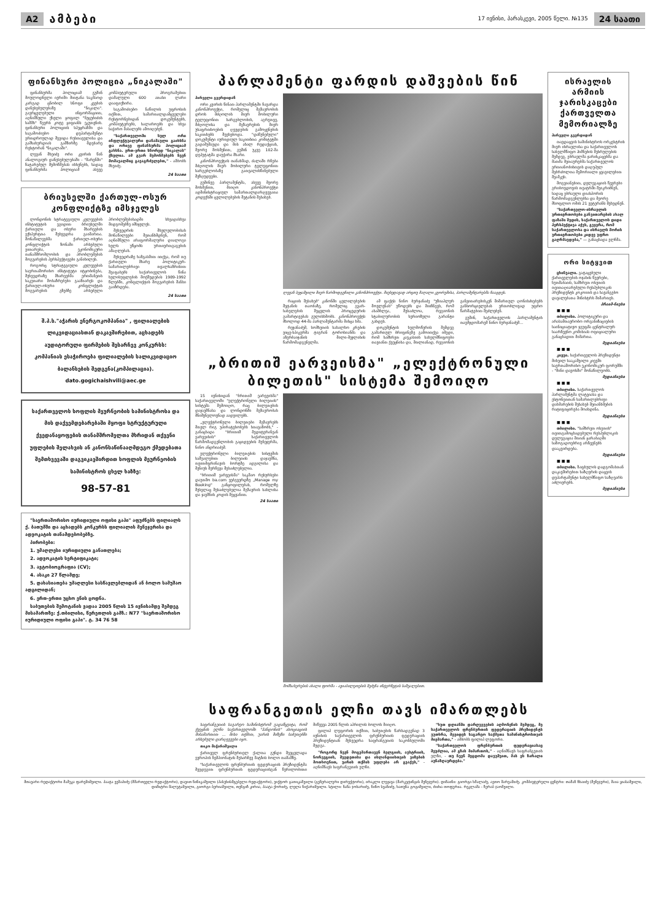A2 ამბები 17 ივნისი, პარასკევი, 2005 წელი. №135 24 საათი
ფინანსური პოლიცია „ნიკალაში"
ფინანსურმა პოლიციამ გუშინ მოულოდნელი იერიში მიიტანა საკმაოდ კარგად ცნობილ სნოფი კვების დანესებულებაზე "ნიკალა". გავრცელებული ინფორმაციით, აღნიშნული ქსელი ყოფილ "ნუცუბიძის სამმს" წევრს კოტე ყიფიანს ეკუთვნის. ფინანსური პოლიციის სპეცრაზმი და საგამოძიებო დეპარტამენტი ერთდროულად შევიდა რუსთაველისა და გამსახურდიას გამზირზე მდებარე რესტორან "ნიკალაში".
ლევან მხეიძე ორი კვირის წინ ანალოგიურ დანესებულებაში - "მარენში" ჩატარებულ შემოწმებას იხსენებს, სადაც ფინანსურმა პოლიციამ ასევე კომპიუტერული პროგრამებით დამალული 600 ათასი ლარი დააფიქსირა.
საგამოძიებო ნაწილის უფროსის თქმით, სამართალდამცველები რესტორნებიდან დოკუმენტებს, კომპიუტერებს, სალაროებს და სხვა საჭირო მასალებს ამოიღებენ.
"საქართველოში სულ ორი ინფლექტუალური დანაშაული გაიხსნა და ორივე ფინანსურმა პოლიციამ გახსნა. ერთ-ერთი სწორედ "ნიკალას" ქსელია. ამ გვარ შემოწმებებს ჩვენ მომავალშიც გავაგრძელებთ," - ამბობს მხეიძე.
24 საათი
ბრიუსელში ქართულ-ოსურ კონფლიქტზე იმსჯელეს
ლონდონის სტრატეგიული კვლევების ინსტიტუტის ეგიდით ბრიუსელში ქართული და ოსური მხარეების ექსპერტთა შეხვედრა გაიმართა. შონაწილეებმა ქართულ-ოსური კონფლიქტის ზონაში არსებული ვითარება, ეკონომიკური თანამშრომლობის და პრობლემების მოგვარების პერსპექტივები განიხილეს.
როგორც სტრატეგიული კვლევების საერთაშორისო ინსტიტუტი იტყობინება, შეხვედრაზე მხარეებმა ერთმანეთს საკუთარი მოსაზრებები გააზიარეს და ქართულ-ოსური კონფლიქტის მოგვარების გზებზე არსებული პრობლემებისადმი სხვადასხვა მიდგომებზე იმსჯელეს.
შეხვედრის მსვლელობისას მონაწილეები შეთანხმდნენ, რომ აღნიშნული არაფორმალური დიალოგი ხელს უწყობს ურთიერთგაგების ამაღლებას.
შეხვედრაზე ხაზგასმით ითქვა, რომ თუ ქართული მხარე პოლიტიკურ-სამართლებრივი თვალსაზრისით შეაფასებს საქართველოს წინა ხელისუფლების მოქმედებას 1989-1992 წლებში, კონფლიქტის მოგვარების შანსი გაიზრდება.
24 საათი
შ.პ.ს."აჭარის ენერგოკომპანია" , ფილიალების
ლიკვიდაციასთან დაკავშირებით, აცხადებს
აუდიტორული ფირმების შესარჩევ კონკურსს:
კომპანიას ესაჭიროება ფილიალების სალიკვიდაციო
ბალანსების შედგენა(კომპილაცია).
dato.gogichaishvili@aec.ge
საქართველოს სოფლის მეურნეობის სამინისტროსა და მის დაქვემდებარებაში მყოფი სტრუქტურული ქვედანაყოფების თანამშრომელთა მხრიდან თქვენი უფლების შელახვის ან კანონსაწინააღმდეგო ქმედებათა შემთხვევაში დაგვიკავშირდით სოფლის მეურნეობის სამინისტროს ცხელ ხაზზე:
98-57-81
"საერთაშორისო იურიდიული ოფისი გაპი" აფუძნებს ფილიალს ქ. ბათუმში და აცხადებს კონკურსს ფილიალის მენეჯერისა და ადვოკატის თანამდებობებზე.
პირობები:
1. უმაღლესი იურიდიული განათლება;
2. ადვოკატის სერტიფიკატი;
3. ავტობიოგრაფია (CV);
4. ასაკი 27 წლამდე;
5. დახასიათება უმაღლესი სასწავლებლიდან ან ბოლო სამუშაო ადგილიდან;
6. ერთ-ერთი უცხო ენის ცოდნა.
საბუთების შემოტანის ვადაა 2005 წლის 15 ივნისამდე შემდეგ მისამართზე: ქ.თბილისი, წერეთლის გამზ.: N77 "საერთაშორისო იურიდიული ოფისი გაპი". ტ. 34 76 58
პარლამენტი ფარდის დაშვების წინ
პირველი გვერდიდან
ორი კვირის წინათ პარლამენტში ჩავარდა კანონპროექტი, რომელიც მგზავრობის დროს მძღოლის მიერ მობილური ტელეფონით სარგებლობის, აგრეთვე, მძღოლისა და მგზავრების მიერ უსაფრთხოების ღვედების გამოყენების საკითხებს შეეხებოდა. "დაწუნებული" დოკუმენტი იურიდიულ საკითხთა კომიტეტში გადამუშავდა და მის ახალ რედაქციას, მეორე მოსმენით, გუშინ უკვე 102-მა დეპუტატმა დაუჭირა მხარი.
კანონპროექტის თანახმად, ძალაში რჩება მძღოლის მიერ მობილური ტელეფონით სარგებლობაზე გათვალისწინებული შეზღუდვები.
გუშინვე პარლამენტმა, ასევე მეორე მოსმენით, მიიღო კანონპროექტი ადმინისტრაციულ სამართალდარღვევათა კოდექსში ცვლილებების შეტანის შესახებ.
ლევან ბეჟაშვილი მიერ წარმოდგენილი კანონპროექტი. მიუხედავად არცთუ მაღალი კვორუმისა, პარლამენტარებმა ჩააგდეს.
რაციის შესახებ" კანონში ცვლილებების შეტანის თაობაზე, რომელიც გვარ-სახელების შეცვლის პროცედურის გამარტივებას გულისხმობს. კანონპროექტს მხოლოდ 44-მა პარლამენტარმა მისცა ხმა.
რეჯანაძემ, სომხეთის სახალხო კრების ვიცე-სპიკერმა ტიგრან ტოროსიანმა და აზერბაიჯანის მილი-მეჯლისის წარმომადგენელმა.
ამ ფაქტს ნინო ბურჯანაძე "უზიაპლურ მოვლენას" უწოდებს და მიიჩნევს, რომ ასამბლეა, შესაძლოა, რეგიონის სტაბილურობის სერიოზული გარანტი გახდეს.
დოკუმენტის ხელმოწერის შემდეგ გამართულ ბრიფინგზე გამოითქვა იმედი, რომ სამხრეთ კავკასიის სახელმწიფოები თავიანთ ქვეყნისა და, მთლიანად, რეგიონის განვითარებისკენ მიმართულ ღონისძიებებს განსორციელებას ერთობლივად უფრო წარმატებით შეძლებენ.
გუშინ, საქართველოს პარლამენტის თავმჯდომარემ ნინო ბურჯანაძემ...
„ბრითიშ ეარვეისმა" „ელექტრონული ბილეთის" სისტემა შემოიღო
15 ივნისიდან "ბრითიშ ეარვეისმა" საქართველოში "ელექტრონული ბილეთის" სისტემა შემოიღო, რაც ბილეთების დაჯავშნასა და ლონდონში მგზავრობას მნიშვნელოვნად აადვილებს.
„ელექტრონული ბილეთები მგზავრებს მთელ რიგ უპირატესობებს სთავაზობს," - განაცხადა "ბრითიშ მედიტერანეან ეარვეისის" საქართველოს წარმომადგენლობის გაყიდვების მენეჯერმა, ნინო ანდრიაძემ.
ელექტრონული ბილეთების სისტემის საშუალებით ბილეთის დაჯავშნა, თვითმფრინავის ბორტზე ადგილისა და მენიუს შერჩევა შესაძლებელია.
"ბრითიშ ეარვეისმა" საკმაო რესურსები დაუთმო ba.com ვებგვერდზე „Manage my Booking" განყოფილებას, რომელზე შესვლაც შესაძლებელია მგზავრის სახლისა და ჯავშნის კოდის შეყვანით.
24 საათი
მომსახურების ახალი ფორმა - ავიაბილეთების შეძენა ინტერნეტის საშუალებით.
საფრანგეთის ელჩი თავს იმართლებს
საფრანგეთის საგარეო სამინისტრომ გადაწყვიტა, რომ ქვეყნის ელჩი საქართველოში "ჰანდონის" ასოციაციის მისამართით ... მისი თქმით, უარის მიზეზი საბუთებში არსებული დარღვევები იყო.
თიკო მაჭარაშვილი
ქართველ ფრენბურთელ ქალთა გუნდი შეეცვლადა ევროპის ჩემპიონატის შესარჩევ მატჩის ბოლო თამაშზე.
"საქართველოს ფრენბურთის ფედერაციის პრეზიდენტმა შეედეგით ფრენბურთის ფედერაციისგან წერილობითი მიწვევა 2005 წლის აპრილის ბოლოს მიიღო.
ფილიპ ლეფორის თქმით, საბუთების წარსადგენად 3 ივნისის საქართველოს ფრენბურთის ფედერაციის პრეზიდენტთან შეხვედრა საფრანგეთის საკონსულოში შედგა.
"როგორც ჩვენ მოგვმართავენ ბელგიის, ავსტრიის, ნორვეგიის, შვედეთისა და ისლანდიისთვის ვიზების მოთხოვნით, უარის თქმის უფლება არ გვაქვს," - აღნიშნავს საფრანგეთის ელჩი.
"ხუთ დღიანში დარღვევების აღმოჩენის შემდეგ, მე საქართველოს ფრენბურთის ფედერაციის პრეზიდენტს ვუთხრა, შევიდეს საგარეო საქმეთა სამინისტროსთვის მიემართა," - ამბობს ფილიპ ლეფორი.
"საქართველოს ფრენბურთის ფედერაციასაც შეუძლია, ამ გზას მიმართოს," - აღნიშნავს საფრანგეთის ელჩი, - თუ ჩვენ შეცდომა დავუშვით, მას ეს ზარალი აუნაზღაურდება."
ისრაელის არმიის ჯარისკაცები ქართველთა მემორიალზე
პირველი გვერდიდან
თავდაცვის სამინისტროს ორკესტრის მიერ ისრაელისა და საქართველოს სახელმწიფო ჰიმნების შესრულების შემდეგ, ებრაელმა ჯარისკაცებმა და მათმა მეთაურებმა საქართველოს ერთიანობისთვის დაღუპულ მებრძოლთა მემორიალი ყვავილებით შეამკეს.
მოგვიანებით, დელეგაციის წევრები გრიბოედოვის თეატრში შეიკრიბნენ, სადაც ებრაული დიასპორის წარმომადგენლებსა და მეორე მსოფლიო ომის 21 ვეტერანს შეხვდნენ.
"საქართველო-ისრაელის ურთიერთობები განვითარების ახალ ფაზაში შედის, საქართველოს დიდი პერსპექტივა აქვს, გვჯერა, რომ საქართველოსა და ისრაელს შორის ურთიერთობები კიდევ უფრო გაღრმავდება," — განაცხადა ელჩმა.
ორი სიტყვით
ცხინვალი. გატაცებული ქართველების ოჯახის წევრები, ხუთშაბათს, სამხრეთ ოსეთის თვითაღიარებული რესპუბლიკის პრეზიდენტს კოკოითს და სავანგებო დავალებათა მინისტრს მიმართეს.
პრაიმ-ნიუსი
■ ■ ■
თბილისი. პოლიტიკური და არასამთავრობო ორგანიზაციების საინიციატივო ჯგუფმა ცენტრალურ საარჩევნო კომისიას ოფიციალური განაცხადით მიმართა.
მედიანიუსი
■ ■ ■
კიევი. საქართველოს პრეზიდენტი მიხეილ სააკაშვილი კიევში საერთაშორისო ეკონომიკურ ფორუმში - "მინი დავოსში" მონაწილეობს.
მედიანიუსი
■ ■ ■
თბილისი. საქართველოს პარლამენტმა ლატვიასა და ესტონეთთან სამართლებრივი დახმარების შესახებ შეთანხმების რატიფიცირება მოახდინა.
მედიანიუსი
■ ■ ■
თბილისი. "სამხრეთ ოსეთის" თვითგამოცხადებული რესპუბლიკის დელეგაცია მთიან ყარაბაღში საზოგადოებრივ არჩევნებს დააკვირდება.
მედიანიუსი
■ ■ ■
თბილისი. ზაფხულის დადგომასთან დაკავშირებით საზღვრის დაცვის დეპარტამენტი სახელმწიფო საზღვარს აძლიერებს.
მედიანიუსი
მთავარი რედაქტორი მამუკა ფარეშიშვილი. პაატა ვეშაპიძე (მმართველი რედაქტორი), დავით ნინიკაშვილი (პასუხისმგებელი რედაქტორი), ვიქტორ გათიკაშვილი (გენერალური დირექტორი), ირაკლი ლეჟავა (მარკეტინგის მენეჯერი). დიზაინი: გიორგი ხმალაძე, ავთო შარვაშიძე. კომპიუტერული ცენტრი: თამაზ ჩხაიძე (მენეჯერი), მაია ყიასაშვილი, დიმიტრი შალუტაშვილი, გიორგი ბერიაშვილი, თენგიზ კირია, პაატა ქორიძე, ლელა ნიქარიშვილი. სტილი: ნანა ჯოხარიძე, ნინო სვანიძე, ხათუნა გოგიშვილი, ძიძია თოფურია. რეკლამა - ზურაბ ჯაოშვილი.